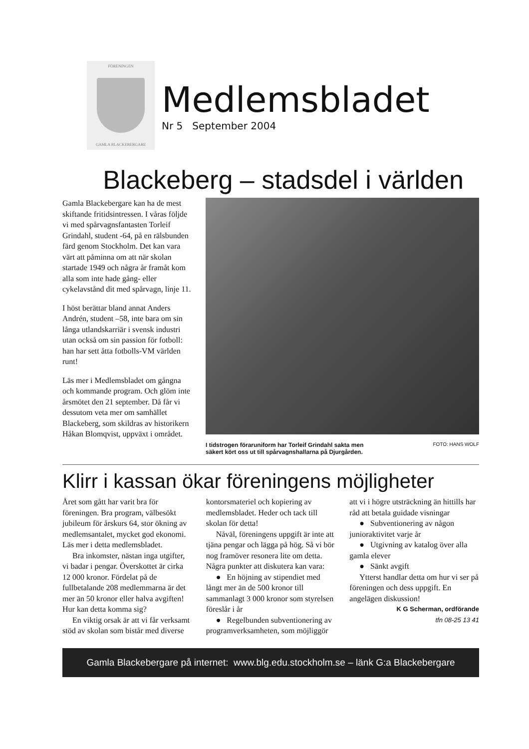FÖRENINGEN
GAMLA BLACKEBERGARE
Medlemsbladet
Nr 5 September 2004
Blackeberg – stadsdel i världen
Gamla Blackebergare kan ha de mest skiftande fritidsintressen. I våras följde vi med spårvagnsfantasten Torleif Grindahl, student -64, på en rälsbunden färd genom Stockholm. Det kan vara värt att påminna om att när skolan startade 1949 och några år framåt kom alla som inte hade gång- eller cykelavstånd dit med spårvagn, linje 11.
I höst berättar bland annat Anders Andrén, student –58, inte bara om sin långa utlandskarriär i svensk industri utan också om sin passion för fotboll: han har sett åtta fotbolls-VM världen runt!
Läs mer i Medlemsbladet om gångna och kommande program. Och glöm inte årsmötet den 21 september. Då får vi dessutom veta mer om samhället Blackeberg, som skildras av historikern Håkan Blomqvist, uppväxt i området.
I tidstrogen föraruniform har Torleif Grindahl sakta men
säkert kört oss ut till spårvagnshallarna på Djurgården.
FOTO: HANS WOLF
Klirr i kassan ökar föreningens möjligheter
Året som gått har varit bra för föreningen. Bra program, välbesökt jubileum för årskurs 64, stor ökning av medlemsantalet, mycket god ekonomi. Läs mer i detta medlemsbladet.
Bra inkomster, nästan inga utgifter, vi badar i pengar. Överskottet är cirka 12 000 kronor. Fördelat på de fullbetalande 208 medlemmarna är det mer än 50 kronor eller halva avgiften! Hur kan detta komma sig?
En viktig orsak är att vi får verksamt stöd av skolan som bistår med diverse kontorsmateriel och kopiering av medlemsbladet. Heder och tack till skolan för detta!
Nåväl, föreningens uppgift är inte att tjäna pengar och lägga på hög. Så vi bör nog framöver resonera lite om detta. Några punkter att diskutera kan vara:
● En höjning av stipendiet med långt mer än de 500 kronor till sammanlagt 3 000 kronor som styrelsen föreslår i år
● Regelbunden subventionering av programverksamheten, som möjliggör att vi i högre utsträckning än hittills har råd att betala guidade visningar
● Subventionering av någon junioraktivitet varje år
● Utgivning av katalog över alla gamla elever
● Sänkt avgift
Ytterst handlar detta om hur vi ser på föreningen och dess uppgift. En angelägen diskussion!
K G Scherman, ordförande
tfn 08-25 13 41
Gamla Blackebergare på internet: www.blg.edu.stockholm.se – länk G:a Blackebergare